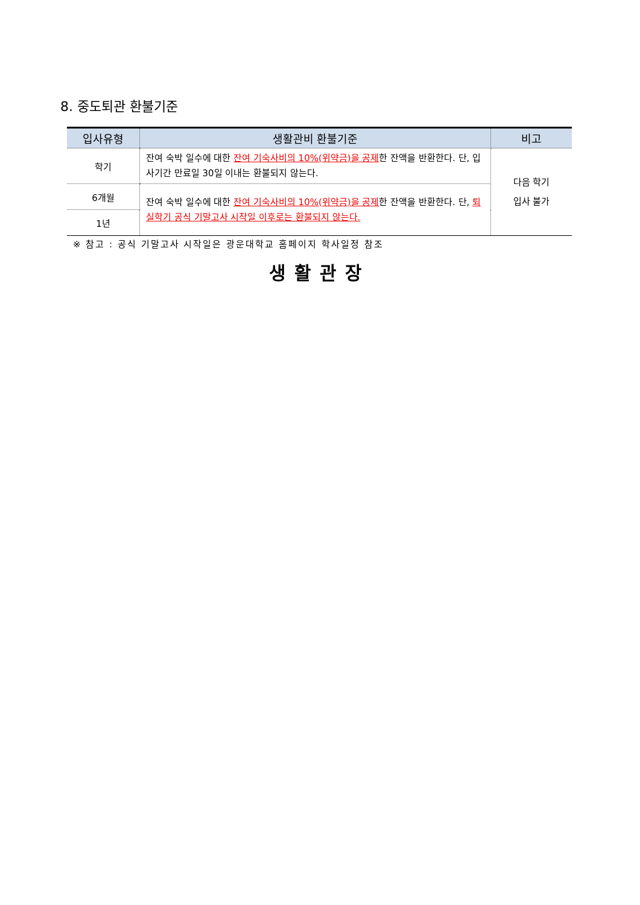8. 중도퇴관 환불기준
| 입사유형 | 생활관비 환불기준 | 비고 |
| --- | --- | --- |
| 학기 | 잔여 숙박 일수에 대한 잔여 기숙사비의 10%(위약금)을 공제 한 잔액을 반환한다. 단, 입사기간 만료일 30일 이내는 환불되지 않는다. | 다음 학기 입사 불가 |
| 6개월 | 잔여 숙박 일수에 대한 잔여 기숙사비의 10%(위약금)을 공제 한 잔액을 반환한다. 단, 퇴실학기 공식 기말고사 시작일 이후로는 환불되지 않는다. | |
| 1년 | | |
※ 참고 : 공식 기말고사 시작일은 광운대학교 홈페이지 학사일정 참조
생활관장